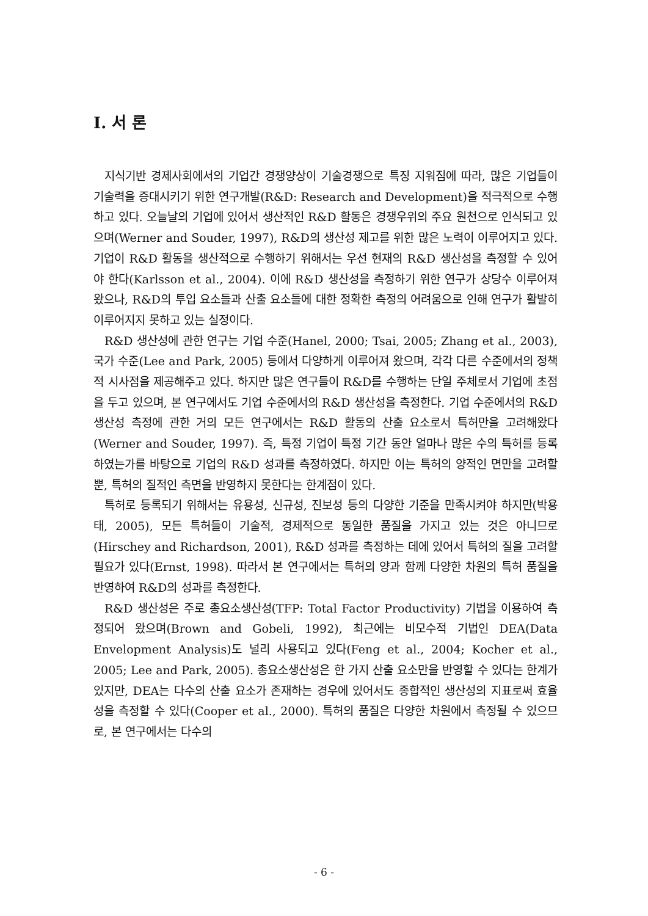Ⅰ. 서 론
지식기반 경제사회에서의 기업간 경쟁양상이 기술경쟁으로 특징 지워짐에 따라, 많은 기업들이 기술력을 증대시키기 위한 연구개발(R&D: Research and Development)을 적극적으로 수행하고 있다. 오늘날의 기업에 있어서 생산적인 R&D 활동은 경쟁우위의 주요 원천으로 인식되고 있으며(Werner and Souder, 1997), R&D의 생산성 제고를 위한 많은 노력이 이루어지고 있다. 기업이 R&D 활동을 생산적으로 수행하기 위해서는 우선 현재의 R&D 생산성을 측정할 수 있어야 한다(Karlsson et al., 2004). 이에 R&D 생산성을 측정하기 위한 연구가 상당수 이루어져 왔으나, R&D의 투입 요소들과 산출 요소들에 대한 정확한 측정의 어려움으로 인해 연구가 활발히 이루어지지 못하고 있는 실정이다.
R&D 생산성에 관한 연구는 기업 수준(Hanel, 2000; Tsai, 2005; Zhang et al., 2003), 국가 수준(Lee and Park, 2005) 등에서 다양하게 이루어져 왔으며, 각각 다른 수준에서의 정책적 시사점을 제공해주고 있다. 하지만 많은 연구들이 R&D를 수행하는 단일 주체로서 기업에 초점을 두고 있으며, 본 연구에서도 기업 수준에서의 R&D 생산성을 측정한다. 기업 수준에서의 R&D 생산성 측정에 관한 거의 모든 연구에서는 R&D 활동의 산출 요소로서 특허만을 고려해왔다(Werner and Souder, 1997). 즉, 특정 기업이 특정 기간 동안 얼마나 많은 수의 특허를 등록하였는가를 바탕으로 기업의 R&D 성과를 측정하였다. 하지만 이는 특허의 양적인 면만을 고려할 뿐, 특허의 질적인 측면을 반영하지 못한다는 한계점이 있다.
특허로 등록되기 위해서는 유용성, 신규성, 진보성 등의 다양한 기준을 만족시켜야 하지만(박용태, 2005), 모든 특허들이 기술적, 경제적으로 동일한 품질을 가지고 있는 것은 아니므로(Hirschey and Richardson, 2001), R&D 성과를 측정하는 데에 있어서 특허의 질을 고려할 필요가 있다(Ernst, 1998). 따라서 본 연구에서는 특허의 양과 함께 다양한 차원의 특허 품질을 반영하여 R&D의 성과를 측정한다.
R&D 생산성은 주로 총요소생산성(TFP: Total Factor Productivity) 기법을 이용하여 측정되어 왔으며(Brown and Gobeli, 1992), 최근에는 비모수적 기법인 DEA(Data Envelopment Analysis)도 널리 사용되고 있다(Feng et al., 2004; Kocher et al., 2005; Lee and Park, 2005). 총요소생산성은 한 가지 산출 요소만을 반영할 수 있다는 한계가 있지만, DEA는 다수의 산출 요소가 존재하는 경우에 있어서도 종합적인 생산성의 지표로써 효율성을 측정할 수 있다(Cooper et al., 2000). 특허의 품질은 다양한 차원에서 측정될 수 있으므로, 본 연구에서는 다수의
- 6 -